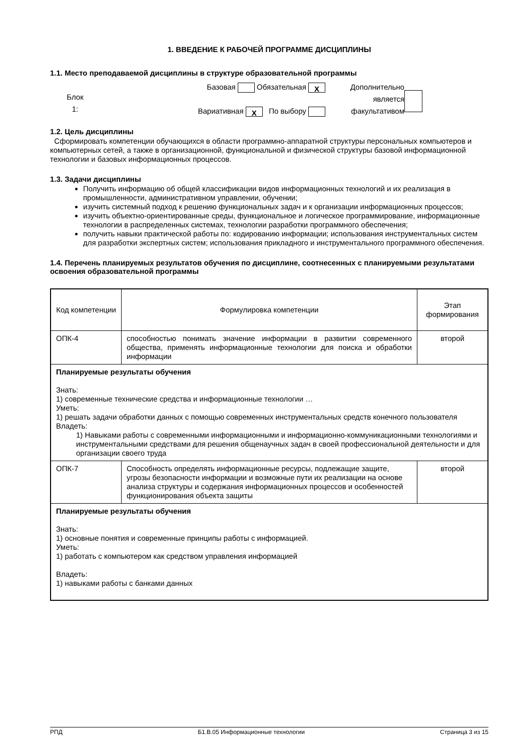1. ВВЕДЕНИЕ К РАБОЧЕЙ ПРОГРАММЕ ДИСЦИПЛИНЫ
1.1. Место преподаваемой дисциплины в структуре образовательной программы
Блок
1:
Базовая Обязательная X
Вариативная X По выбору
Дополнительно
является
факультативом
1.2. Цель дисциплины
Сформировать компетенции обучающихся в области программно-аппаратной структуры персональных компьютеров и компьютерных сетей, а также в организационной, функциональной и физической структуры базовой информационной технологии и базовых информационных процессов.
1.3. Задачи дисциплины
Получить информацию об общей классификации видов информационных технологий и их реализация в промышленности, административном управлении, обучении;
изучить системный подход к решению функциональных задач и к организации информационных процессов;
изучить объектно-ориентированные среды, функциональное и логическое программирование, информационные технологии в распределенных системах, технологии разработки программного обеспечения;
получить навыки практической работы по: кодированию информации; использования инструментальных систем для разработки экспертных систем; использования прикладного и инструментального программного обеспечения.
1.4. Перечень планируемых результатов обучения по дисциплине, соотнесенных с планируемыми результатами освоения образовательной программы
| Код компетенции | Формулировка компетенции | Этап формирования |
| --- | --- | --- |
| ОПК-4 | способностью понимать значение информации в развитии современного общества, применять информационные технологии для поиска и обработки информации | второй |
| Планируемые результаты обучения Знать: 1) современные технические средства и информационные технологии … Уметь: 1) решать задачи обработки данных с помощью современных инструментальных средств конечного пользователя Владеть: 1) Навыками работы с современными информационными и информационно-коммуникационными технологиями и инструментальными средствами для решения общенаучных задач в своей профессиональной деятельности и для организации своего труда | | |
| ОПК-7 | Способность определять информационные ресурсы, подлежащие защите, угрозы безопасности информации и возможные пути их реализации на основе анализа структуры и содержания информационных процессов и особенностей функционирования объекта защиты | второй |
| Планируемые результаты обучения Знать: 1) основные понятия и современные принципы работы с информацией. Уметь: 1) работать с компьютером как средством управления информацией Владеть: 1) навыками работы с банками данных | | |
РПД Б1.В.05 Информационные технологии Страница 3 из 15